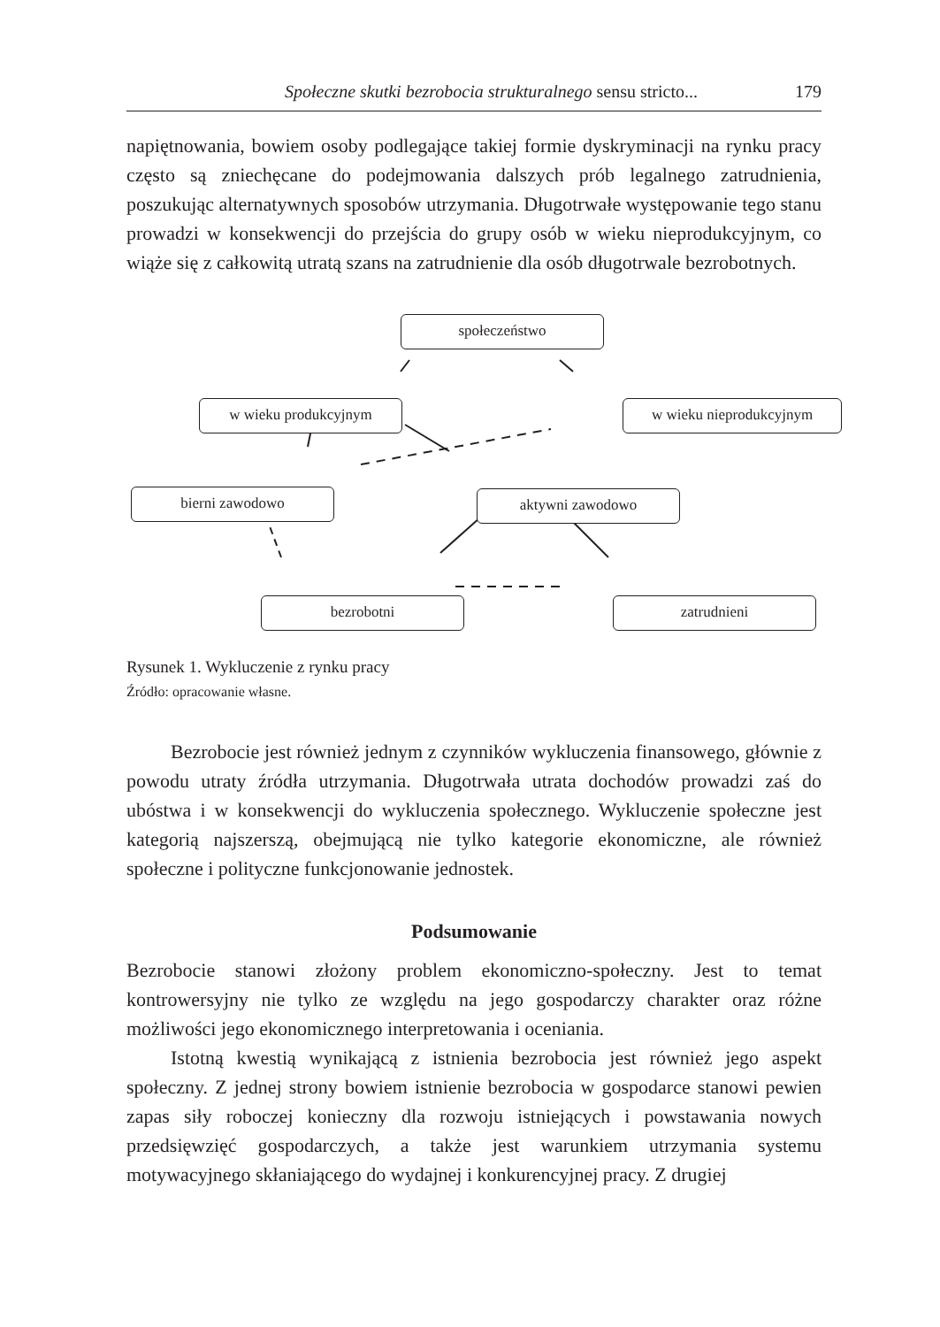Społeczne skutki bezrobocia strukturalnego sensu stricto... 179
napiętnowania, bowiem osoby podlegające takiej formie dyskryminacji na rynku pracy często są zniechęcane do podejmowania dalszych prób legalnego zatrudnienia, poszukując alternatywnych sposobów utrzymania. Długotrwałe występowanie tego stanu prowadzi w konsekwencji do przejścia do grupy osób w wieku nieprodukcyjnym, co wiąże się z całkowitą utratą szans na zatrudnienie dla osób długotrwale bezrobotnych.
społeczeństwo
w wieku produkcyjnym w wieku nieprodukcyjnym
bierni zawodowo aktywni zawodowo
bezrobotni zatrudnieni
Rysunek 1. Wykluczenie z rynku pracy
Źródło: opracowanie własne.
Bezrobocie jest również jednym z czynników wykluczenia finansowego, głównie z powodu utraty źródła utrzymania. Długotrwała utrata dochodów prowadzi zaś do ubóstwa i w konsekwencji do wykluczenia społecznego. Wykluczenie społeczne jest kategorią najszerszą, obejmującą nie tylko kategorie ekonomiczne, ale również społeczne i polityczne funkcjonowanie jednostek.
Podsumowanie
Bezrobocie stanowi złożony problem ekonomiczno-społeczny. Jest to temat kontrowersyjny nie tylko ze względu na jego gospodarczy charakter oraz różne możliwości jego ekonomicznego interpretowania i oceniania.
Istotną kwestią wynikającą z istnienia bezrobocia jest również jego aspekt społeczny. Z jednej strony bowiem istnienie bezrobocia w gospodarce stanowi pewien zapas siły roboczej konieczny dla rozwoju istniejących i powstawania nowych przedsięwzięć gospodarczych, a także jest warunkiem utrzymania systemu motywacyjnego skłaniającego do wydajnej i konkurencyjnej pracy. Z drugiej